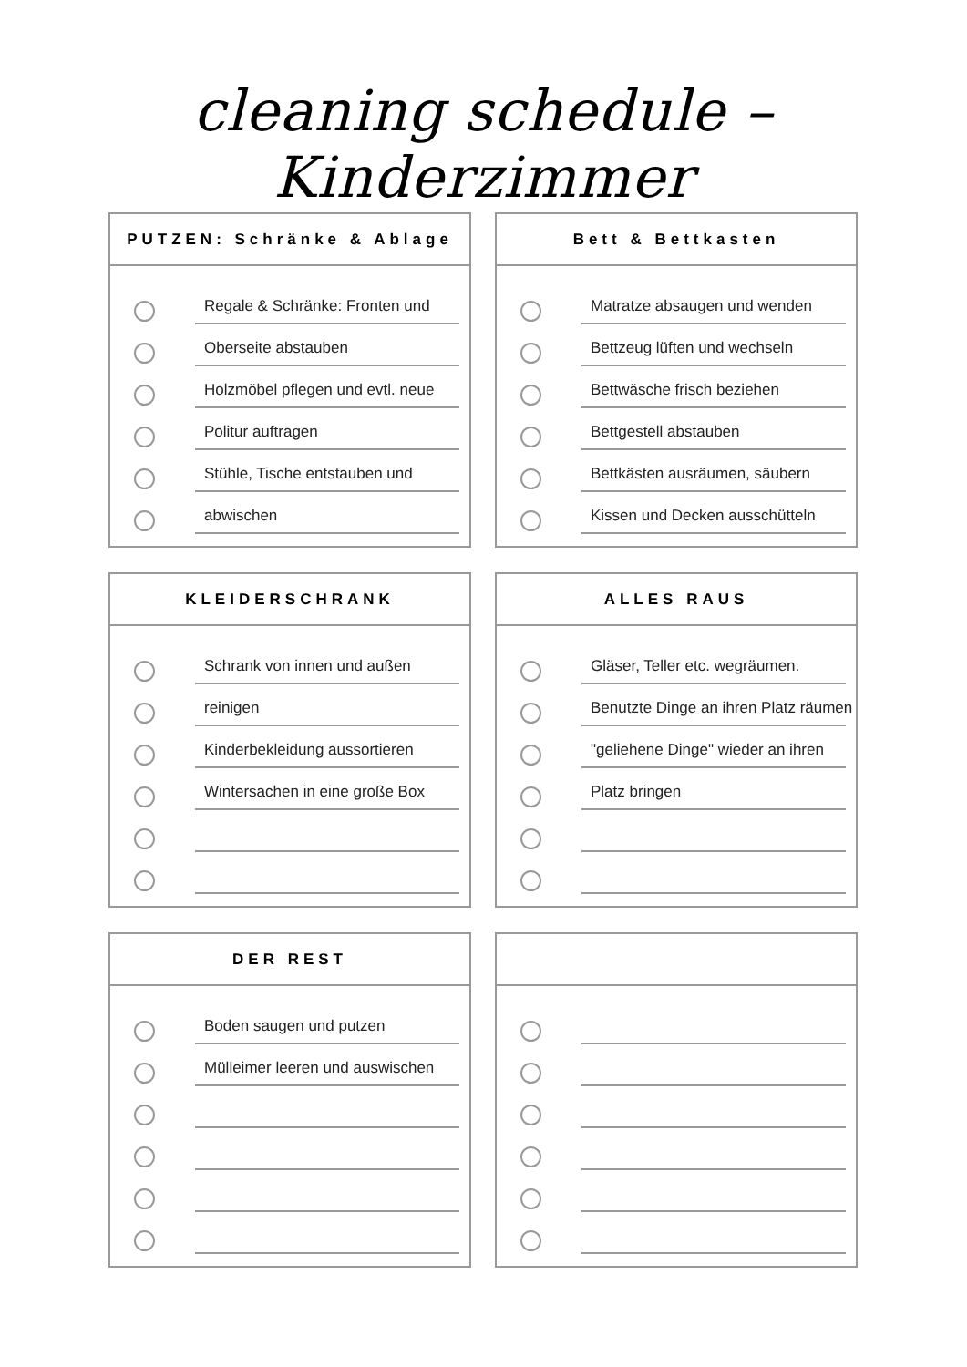cleaning schedule – Kinderzimmer
PUTZEN: Schränke & Ablage
Regale & Schränke: Fronten und
Oberseite abstauben
Holzmöbel pflegen und evtl. neue
Politur auftragen
Stühle, Tische entstauben und
abwischen
Bett & Bettkasten
Matratze absaugen und wenden
Bettzeug lüften und wechseln
Bettwäsche frisch beziehen
Bettgestell abstauben
Bettkästen ausräumen, säubern
Kissen und Decken ausschütteln
KLEIDERSCHRANK
Schrank von innen und außen
reinigen
Kinderbekleidung aussortieren
Wintersachen in eine große Box
ALLES RAUS
Gläser, Teller etc. wegräumen.
Benutzte Dinge an ihren Platz räumen
"geliehene Dinge" wieder an ihren
Platz bringen
DER REST
Boden saugen und putzen
Mülleimer leeren und auswischen